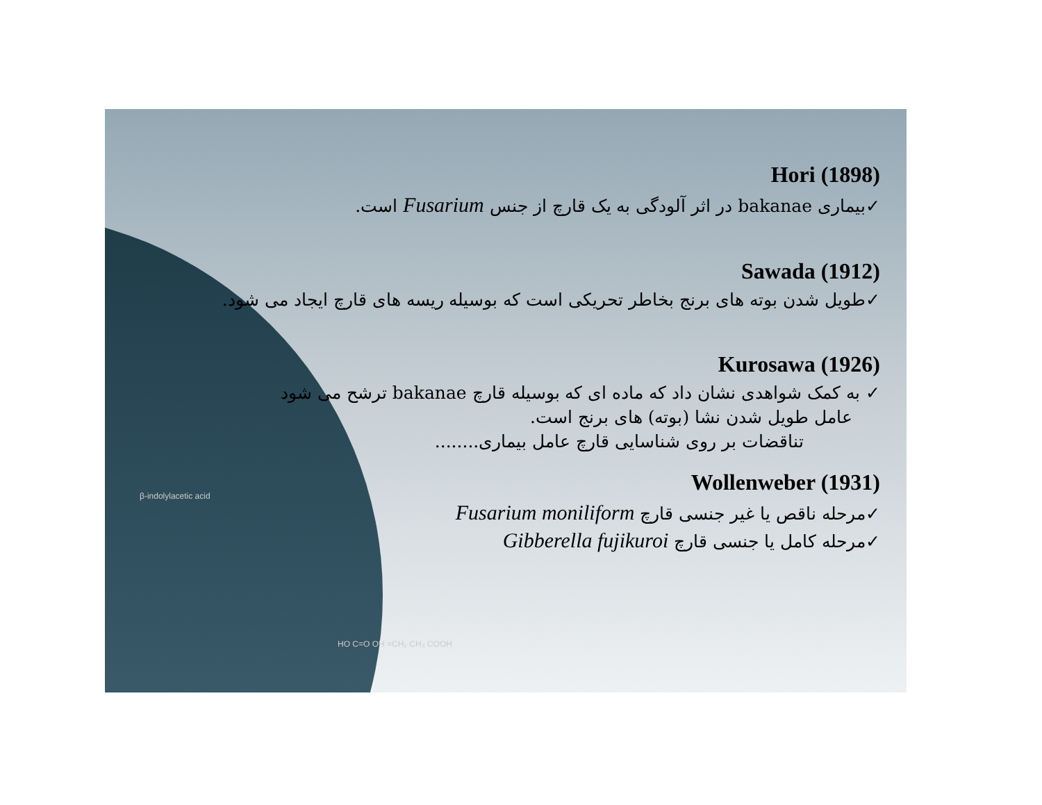Hori (1898)
✓بیماری bakanae در اثر آلودگی به یک قارچ از جنس Fusarium است.
Sawada (1912)
✓طویل شدن بوته های برنج بخاطر تحریکی است که بوسیله ریسه های قارچ ایجاد می شود.
Kurosawa (1926)
✓ به کمک شواهدی نشان داد که ماده ای که بوسیله قارچ bakanae ترشح می شود
عامل طویل شدن نشا (بوته) های برنج است.
تناقضات بر روی شناسایی قارچ عامل بیماری........
Wollenweber (1931)
✓مرحله ناقص یا غیر جنسی قارچ Fusarium moniliform
✓مرحله کامل یا جنسی قارچ Gibberella fujikuroi
β-indolylacetic acid
HO C=O OH =CH₂ CH₃ COOH